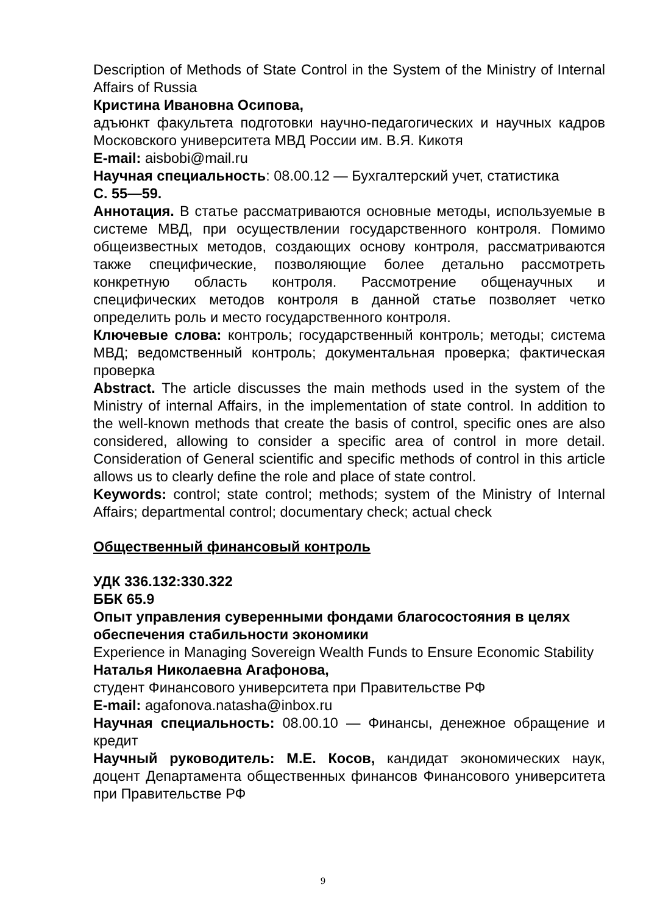Description of Methods of State Control in the System of the Ministry of Internal Affairs of Russia
Кристина Ивановна Осипова,
адъюнкт факультета подготовки научно-педагогических и научных кадров Московского университета МВД России им. В.Я. Кикотя
E-mail: aisbobi@mail.ru
Научная специальность: 08.00.12 — Бухгалтерский учет, статистика
С. 55—59.
Аннотация. В статье рассматриваются основные методы, используемые в системе МВД, при осуществлении государственного контроля. Помимо общеизвестных методов, создающих основу контроля, рассматриваются также специфические, позволяющие более детально рассмотреть конкретную область контроля. Рассмотрение общенаучных и специфических методов контроля в данной статье позволяет четко определить роль и место государственного контроля.
Ключевые слова: контроль; государственный контроль; методы; система МВД; ведомственный контроль; документальная проверка; фактическая проверка
Abstract. The article discusses the main methods used in the system of the Ministry of internal Affairs, in the implementation of state control. In addition to the well-known methods that create the basis of control, specific ones are also considered, allowing to consider a specific area of control in more detail. Consideration of General scientific and specific methods of control in this article allows us to clearly define the role and place of state control.
Keywords: control; state control; methods; system of the Ministry of Internal Affairs; departmental control; documentary check; actual check
Общественный финансовый контроль
УДК 336.132:330.322
ББК 65.9
Опыт управления суверенными фондами благосостояния в целях обеспечения стабильности экономики
Experience in Managing Sovereign Wealth Funds to Ensure Economic Stability
Наталья Николаевна Агафонова,
студент Финансового университета при Правительстве РФ
E-mail: agafonova.natasha@inbox.ru
Научная специальность: 08.00.10 — Финансы, денежное обращение и кредит
Научный руководитель: М.Е. Косов, кандидат экономических наук, доцент Департамента общественных финансов Финансового университета при Правительстве РФ
9